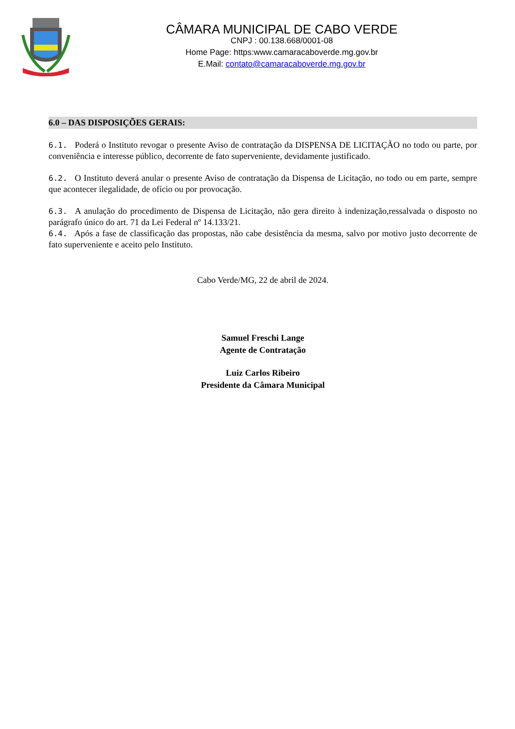CÂMARA MUNICIPAL DE CABO VERDE
CNPJ : 00.138.668/0001-08
Home Page: https:www.camaracaboverde.mg.gov.br
E.Mail: contato@camaracaboverde.mg.gov.br
6.0 – DAS DISPOSIÇÕES GERAIS:
6.1. Poderá o Instituto revogar o presente Aviso de contratação da DISPENSA DE LICITAÇÃO no todo ou parte, por conveniência e interesse público, decorrente de fato superveniente, devidamente justificado.
6.2. O Instituto deverá anular o presente Aviso de contratação da Dispensa de Licitação, no todo ou em parte, sempre que acontecer ilegalidade, de ofício ou por provocação.
6.3. A anulação do procedimento de Dispensa de Licitação, não gera direito à indenização,ressalvada o disposto no parágrafo único do art. 71 da Lei Federal nº 14.133/21.
6.4. Após a fase de classificação das propostas, não cabe desistência da mesma, salvo por motivo justo decorrente de fato superveniente e aceito pelo Instituto.
Cabo Verde/MG, 22 de abril de 2024.
Samuel Freschi Lange
Agente de Contratação
Luiz Carlos Ribeiro
Presidente da Câmara Municipal